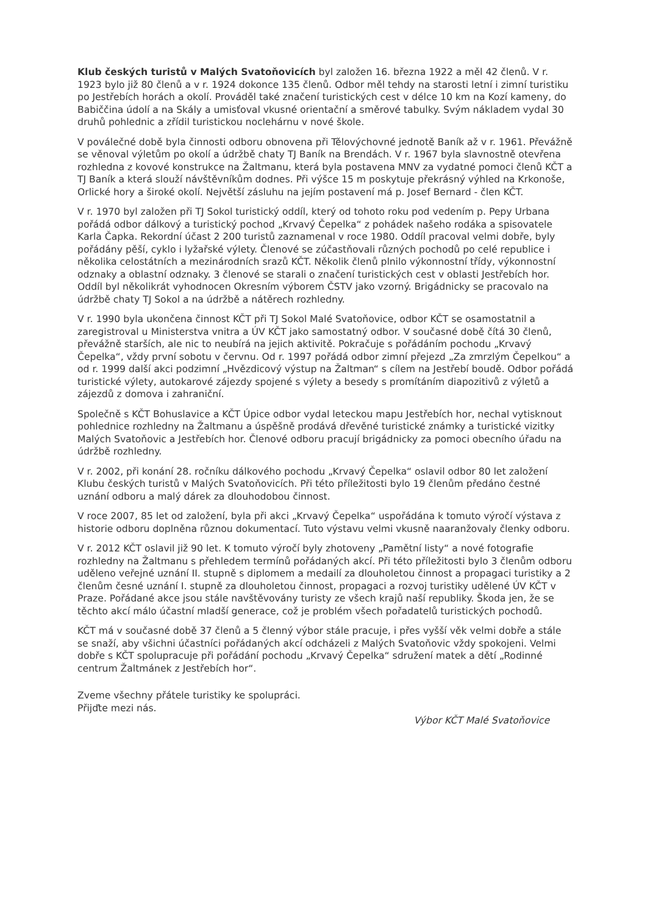Klub českých turistů v Malých Svatoňovicích byl založen 16. března 1922 a měl 42 členů. V r. 1923 bylo již 80 členů a v r. 1924 dokonce 135 členů. Odbor měl tehdy na starosti letní i zimní turistiku po Jestřebích horách a okolí. Prováděl také značení turistických cest v délce 10 km na Kozí kameny, do Babiččina údolí a na Skály a umisťoval vkusné orientační a směrové tabulky. Svým nákladem vydal 30 druhů pohlednic a zřídil turistickou noclehárnu v nové škole.
V poválečné době byla činnosti odboru obnovena při Tělovýchovné jednotě Baník až v r. 1961. Převážně se věnoval výletům po okolí a údržbě chaty TJ Baník na Brendách. V r. 1967 byla slavnostně otevřena rozhledna z kovové konstrukce na Žaltmanu, která byla postavena MNV za vydatné pomoci členů KČT a TJ Baník a která slouží návštěvníkům dodnes. Při výšce 15 m poskytuje překrásný výhled na Krkonoše, Orlické hory a široké okolí. Největší zásluhu na jejím postavení má p. Josef Bernard - člen KČT.
V r. 1970 byl založen při TJ Sokol turistický oddíl, který od tohoto roku pod vedením p. Pepy Urbana pořádá odbor dálkový a turistický pochod „Krvavý Čepelka“ z pohádek našeho rodáka a spisovatele Karla Čapka. Rekordní účast 2 200 turistů zaznamenal v roce 1980. Oddíl pracoval velmi dobře, byly pořádány pěší, cyklo i lyžařské výlety. Členové se zúčastňovali různých pochodů po celé republice i několika celostátních a mezinárodních srazů KČT. Několik členů plnilo výkonnostní třídy, výkonnostní odznaky a oblastní odznaky. 3 členové se starali o značení turistických cest v oblasti Jestřebích hor. Oddíl byl několikrát vyhodnocen Okresním výborem ČSTV jako vzorný. Brigádnicky se pracovalo na údržbě chaty TJ Sokol a na údržbě a nátěrech rozhledny.
V r. 1990 byla ukončena činnost KČT při TJ Sokol Malé Svatoňovice, odbor KČT se osamostatnil a zaregistroval u Ministerstva vnitra a ÚV KČT jako samostatný odbor. V současné době čítá 30 členů, převážně starších, ale nic to neubírá na jejich aktivitě. Pokračuje s pořádáním pochodu „Krvavý Čepelka“, vždy první sobotu v červnu. Od r. 1997 pořádá odbor zimní přejezd „Za zmrzlým Čepelkou“ a od r. 1999 další akci podzimní „Hvězdicový výstup na Žaltman“ s cílem na Jestřebí boudě. Odbor pořádá turistické výlety, autokarové zájezdy spojené s výlety a besedy s promítáním diapozitivů z výletů a zájezdů z domova i zahraniční.
Společně s KČT Bohuslavice a KČT Úpice odbor vydal leteckou mapu Jestřebích hor, nechal vytisknout pohlednice rozhledny na Žaltmanu a úspěšně prodává dřevěné turistické známky a turistické vizitky Malých Svatoňovic a Jestřebích hor. Členové odboru pracují brigádnicky za pomoci obecního úřadu na údržbě rozhledny.
V r. 2002, při konání 28. ročníku dálkového pochodu „Krvavý Čepelka“ oslavil odbor 80 let založení Klubu českých turistů v Malých Svatoňovicích. Při této příležitosti bylo 19 členům předáno čestné uznání odboru a malý dárek za dlouhodobou činnost.
V roce 2007, 85 let od založení, byla při akci „Krvavý Čepelka“ uspořádána k tomuto výročí výstava z historie odboru doplněna různou dokumentací. Tuto výstavu velmi vkusně naaranžovaly členky odboru.
V r. 2012 KČT oslavil již 90 let. K tomuto výročí byly zhotoveny „Pamětní listy“ a nové fotografie rozhledny na Žaltmanu s přehledem termínů pořádaných akcí. Při této příležitosti bylo 3 členům odboru uděleno veřejné uznání II. stupně s diplomem a medailí za dlouholetou činnost a propagaci turistiky a 2 členům česné uznání I. stupně za dlouholetou činnost, propagaci a rozvoj turistiky udělené ÚV KČT v Praze. Pořádané akce jsou stále navštěvovány turisty ze všech krajů naší republiky. Škoda jen, že se těchto akcí málo účastní mladší generace, což je problém všech pořadatelů turistických pochodů.
KČT má v současné době 37 členů a 5 členný výbor stále pracuje, i přes vyšší věk velmi dobře a stále se snaží, aby všichni účastníci pořádaných akcí odcházeli z Malých Svatoňovic vždy spokojeni. Velmi dobře s KČT spolupracuje při pořádání pochodu „Krvavý Čepelka“ sdružení matek a dětí „Rodinné centrum Žaltmánek z Jestřebích hor“.
Zveme všechny přátele turistiky ke spolupráci.
Přijďte mezi nás.
Výbor KČT Malé Svatoňovice